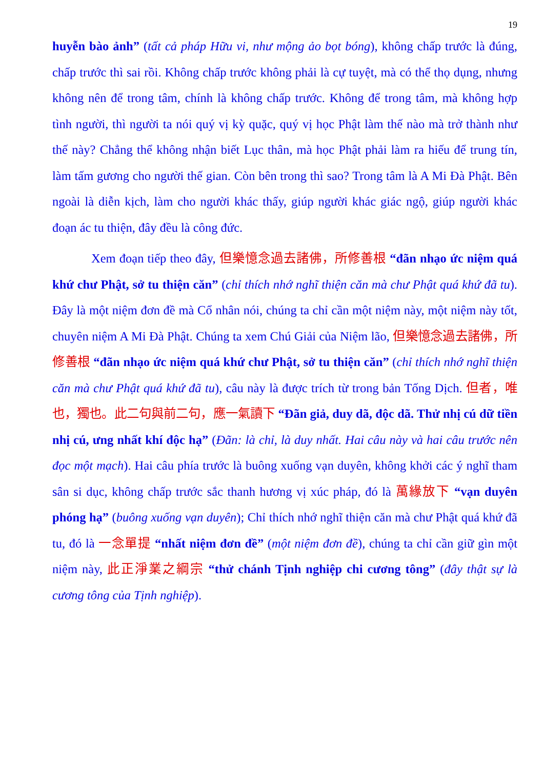19
huyễn bào ảnh” (tất cả pháp Hữu vi, như mộng ảo bọt bóng), không chấp trước là đúng, chấp trước thì sai rồi. Không chấp trước không phải là cự tuyệt, mà có thể thọ dụng, nhưng không nên để trong tâm, chính là không chấp trước. Không để trong tâm, mà không hợp tình người, thì người ta nói quý vị kỳ quặc, quý vị học Phật làm thế nào mà trở thành như thế này? Chẳng thể không nhận biết Lục thân, mà học Phật phải làm ra hiếu để trung tín, làm tấm gương cho người thế gian. Còn bên trong thì sao? Trong tâm là A Mi Đà Phật. Bên ngoài là diễn kịch, làm cho người khác thấy, giúp người khác giác ngộ, giúp người khác đoạn ác tu thiện, đây đều là công đức.
Xem đoạn tiếp theo đây, 但樂憶念過去諸佛，所修善根 “đãn nhạo ức niệm quá khứ chư Phật, sở tu thiện căn” (chỉ thích nhớ nghĩ thiện căn mà chư Phật quá khứ đã tu). Đây là một niệm đơn đề mà Cổ nhân nói, chúng ta chỉ cần một niệm này, một niệm này tốt, chuyên niệm A Mi Đà Phật. Chúng ta xem Chú Giải của Niệm lão, 但樂憶念過去諸佛，所修善根 “đãn nhạo ức niệm quá khứ chư Phật, sở tu thiện căn” (chỉ thích nhớ nghĩ thiện căn mà chư Phật quá khứ đã tu), câu này là được trích từ trong bản Tống Dịch. 但者，唯也，獨也。此二句與前二句，應一氣讀下 “Đãn giả, duy dã, độc dã. Thử nhị cú dữ tiền nhị cú, ưng nhất khí độc hạ” (Đãn: là chỉ, là duy nhất. Hai câu này và hai câu trước nên đọc một mạch). Hai câu phía trước là buông xuống vạn duyên, không khởi các ý nghĩ tham sân si dục, không chấp trước sắc thanh hương vị xúc pháp, đó là 萬緣放下 “vạn duyên phóng hạ” (buông xuống vạn duyên); Chỉ thích nhớ nghĩ thiện căn mà chư Phật quá khứ đã tu, đó là 一念單提 “nhất niệm đơn đề” (một niệm đơn đề), chúng ta chỉ cần giữ gìn một niệm này, 此正淨業之綱宗 “thử chánh Tịnh nghiệp chi cương tông” (đây thật sự là cương tông của Tịnh nghiệp).